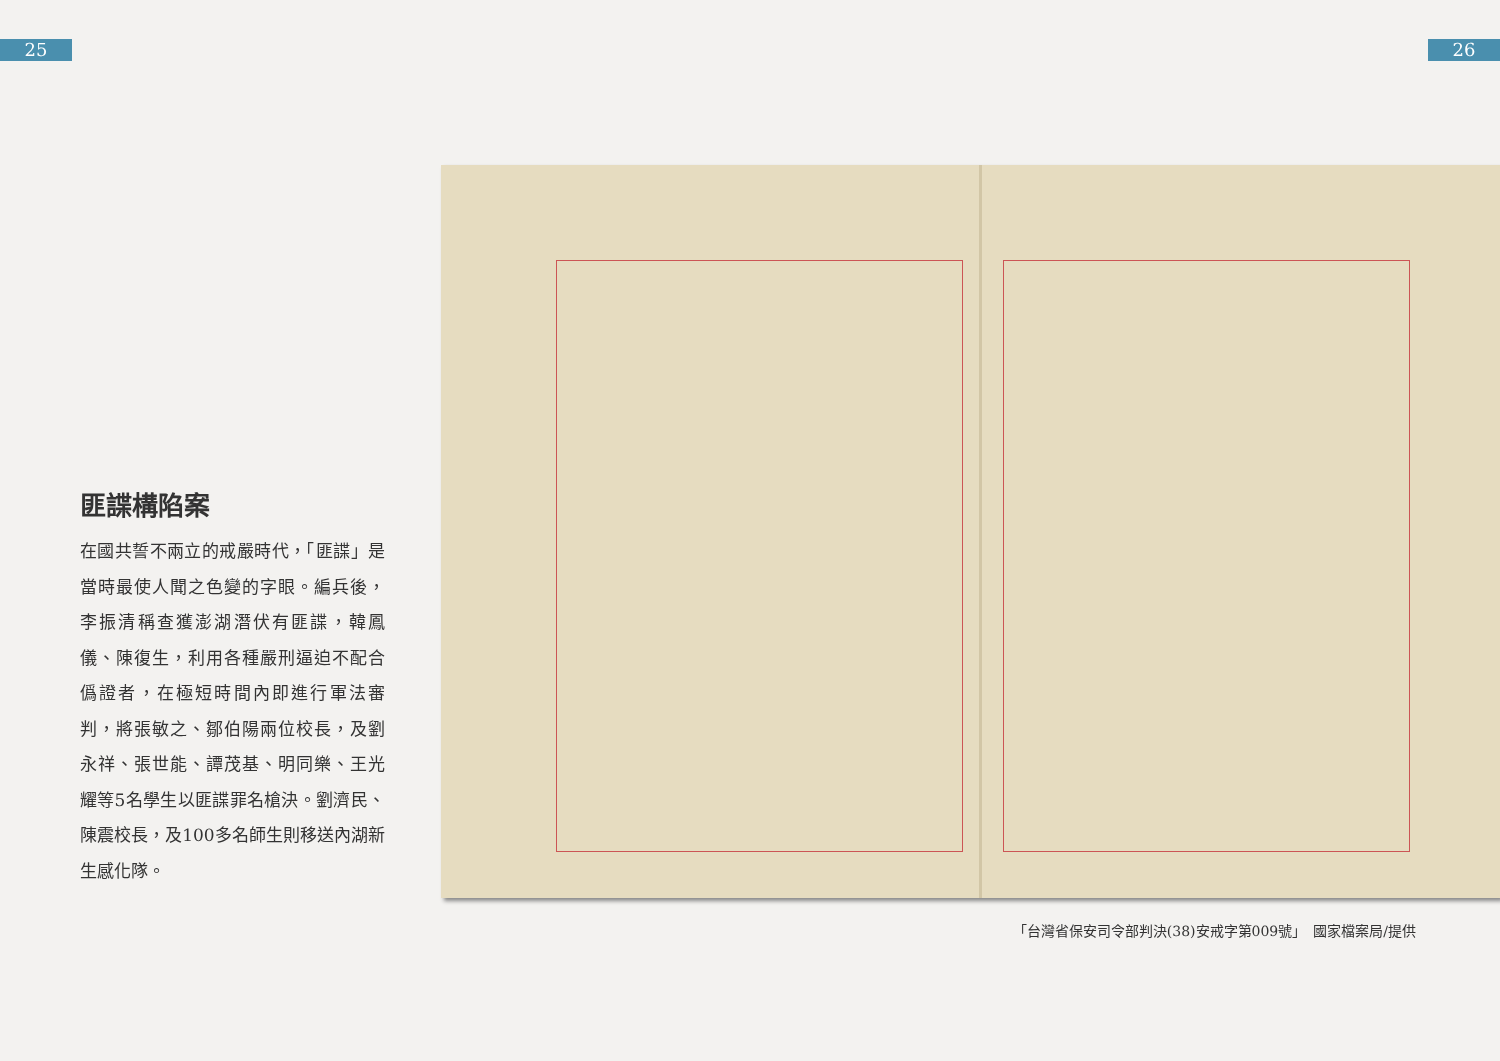25 26
匪諜構陷案
在國共誓不兩立的戒嚴時代，「匪諜」是當時最使人聞之色變的字眼。編兵後，李振清稱查獲澎湖潛伏有匪諜，韓鳳儀、陳復生，利用各種嚴刑逼迫不配合僞證者，在極短時間內即進行軍法審判，將張敏之、鄒伯陽兩位校長，及劉永祥、張世能、譚茂基、明同樂、王光耀等5名學生以匪諜罪名槍決。劉濟民、陳震校長，及100多名師生則移送內湖新生感化隊。
「台灣省保安司令部判決(38)安戒字第009號」　國家檔案局/提供